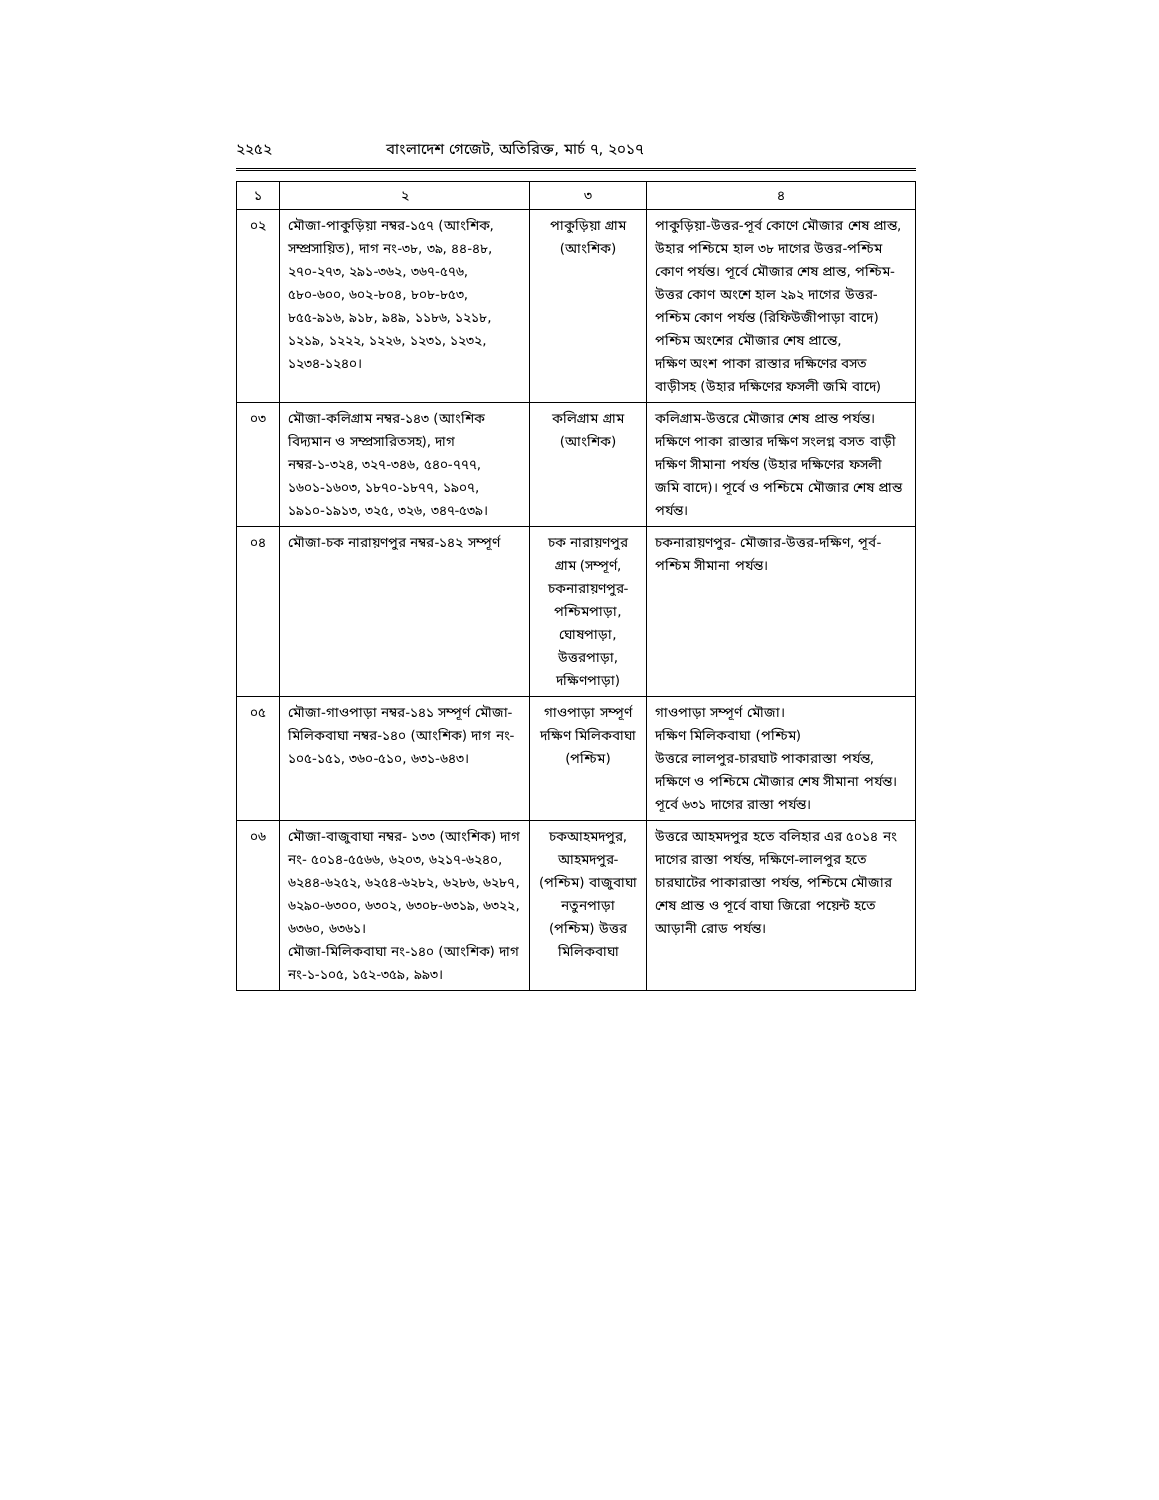২২৫২ বাংলাদেশ গেজেট, অতিরিক্ত, মার্চ ৭, ২০১৭
| ১ | ২ | ৩ | ৪ |
| --- | --- | --- | --- |
| ০২ | মৌজা-পাকুড়িয়া নম্বর-১৫৭ (আংশিক, সম্প্রসায়িত), দাগ নং-৩৮, ৩৯, ৪৪-৪৮, ২৭০-২৭৩, ২৯১-৩৬২, ৩৬৭-৫৭৬, ৫৮০-৬০০, ৬০২-৮০৪, ৮০৮-৮৫৩, ৮৫৫-৯১৬, ৯১৮, ৯৪৯, ১১৮৬, ১২১৮, ১২১৯, ১২২২, ১২২৬, ১২৩১, ১২৩২, ১২৩৪-১২৪০। | পাকুড়িয়া গ্রাম (আংশিক) | পাকুড়িয়া-উত্তর-পূর্ব কোণে মৌজার শেষ প্রান্ত, উহার পশ্চিমে হাল ৩৮ দাগের উত্তর-পশ্চিম কোণ পর্যন্ত। পূর্বে মৌজার শেষ প্রান্ত, পশ্চিম-উত্তর কোণ অংশে হাল ২৯২ দাগের উত্তর-পশ্চিম কোণ পর্যন্ত (রিফিউজীপাড়া বাদে) পশ্চিম অংশের মৌজার শেষ প্রান্তে, দক্ষিণ অংশ পাকা রাস্তার দক্ষিণের বসত বাড়ীসহ (উহার দক্ষিণের ফসলী জমি বাদে) |
| ০৩ | মৌজা-কলিগ্রাম নম্বর-১৪৩ (আংশিক বিদ্যমান ও সম্প্রসারিতসহ), দাগ নম্বর-১-৩২৪, ৩২৭-৩৪৬, ৫৪০-৭৭৭, ১৬০১-১৬০৩, ১৮৭০-১৮৭৭, ১৯০৭, ১৯১০-১৯১৩, ৩২৫, ৩২৬, ৩৪৭-৫৩৯। | কলিগ্রাম গ্রাম (আংশিক) | কলিগ্রাম-উত্তরে মৌজার শেষ প্রান্ত পর্যন্ত। দক্ষিণে পাকা রাস্তার দক্ষিণ সংলগ্ন বসত বাড়ী দক্ষিণ সীমানা পর্যন্ত (উহার দক্ষিণের ফসলী জমি বাদে)। পূর্বে ও পশ্চিমে মৌজার শেষ প্রান্ত পর্যন্ত। |
| ০৪ | মৌজা-চক নারায়ণপুর নম্বর-১৪২ সম্পূর্ণ | চক নারায়ণপুর গ্রাম (সম্পূর্ণ, চকনারায়ণপুর-পশ্চিমপাড়া, ঘোষপাড়া, উত্তরপাড়া, দক্ষিণপাড়া) | চকনারায়ণপুর- মৌজার-উত্তর-দক্ষিণ, পূর্ব-পশ্চিম সীমানা পর্যন্ত। |
| ০৫ | মৌজা-গাওপাড়া নম্বর-১৪১ সম্পূর্ণ মৌজা- মিলিকবাঘা নম্বর-১৪০ (আংশিক) দাগ নং- ১০৫-১৫১, ৩৬০-৫১০, ৬৩১-৬৪৩। | গাওপাড়া সম্পূর্ণ দক্ষিণ মিলিকবাঘা (পশ্চিম) | গাওপাড়া সম্পূর্ণ মৌজা। দক্ষিণ মিলিকবাঘা (পশ্চিম) উত্তরে লালপুর-চারঘাট পাকারাস্তা পর্যন্ত, দক্ষিণে ও পশ্চিমে মৌজার শেষ সীমানা পর্যন্ত। পূর্বে ৬৩১ দাগের রাস্তা পর্যন্ত। |
| ০৬ | মৌজা-বাজুবাঘা নম্বর- ১৩৩ (আংশিক) দাগ নং- ৫০১৪-৫৫৬৬, ৬২০৩, ৬২১৭-৬২৪০, ৬২৪৪-৬২৫২, ৬২৫৪-৬২৮২, ৬২৮৬, ৬২৮৭, ৬২৯০-৬৩০০, ৬৩০২, ৬৩০৮-৬৩১৯, ৬৩২২, ৬৩৬০, ৬৩৬১। মৌজা-মিলিকবাঘা নং-১৪০ (আংশিক) দাগ নং-১-১০৫, ১৫২-৩৫৯, ৯৯৩। | চকআহমদপুর, আহমদপুর-(পশ্চিম) বাজুবাঘা নতুনপাড়া (পশ্চিম) উত্তর মিলিকবাঘা | উত্তরে আহমদপুর হতে বলিহার এর ৫০১৪ নং দাগের রাস্তা পর্যন্ত, দক্ষিণে-লালপুর হতে চারঘাটের পাকারাস্তা পর্যন্ত, পশ্চিমে মৌজার শেষ প্রান্ত ও পূর্বে বাঘা জিরো পয়েন্ট হতে আড়ানী রোড পর্যন্ত। |